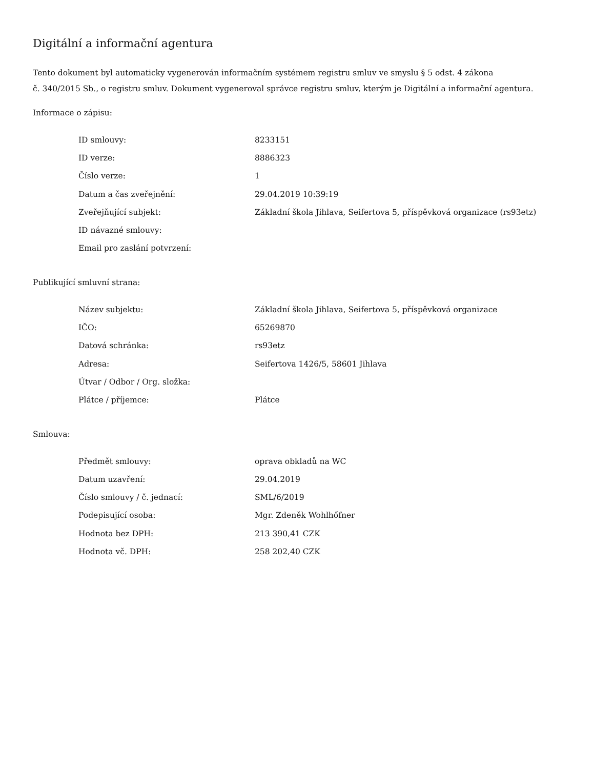Digitální a informační agentura
Tento dokument byl automaticky vygenerován informačním systémem registru smluv ve smyslu § 5 odst. 4 zákona
č. 340/2015 Sb., o registru smluv. Dokument vygeneroval správce registru smluv, kterým je Digitální a informační agentura.
Informace o zápisu:
| ID smlouvy: | 8233151 |
| ID verze: | 8886323 |
| Číslo verze: | 1 |
| Datum a čas zveřejnění: | 29.04.2019 10:39:19 |
| Zveřejňující subjekt: | Základní škola Jihlava, Seifertova 5, příspěvková organizace (rs93etz) |
| ID návazné smlouvy: | |
| Email pro zaslání potvrzení: | |
Publikující smluvní strana:
| Název subjektu: | Základní škola Jihlava, Seifertova 5, příspěvková organizace |
| IČO: | 65269870 |
| Datová schránka: | rs93etz |
| Adresa: | Seifertova 1426/5, 58601 Jihlava |
| Útvar / Odbor / Org. složka: | |
| Plátce / příjemce: | Plátce |
Smlouva:
| Předmět smlouvy: | oprava obkladů na WC |
| Datum uzavření: | 29.04.2019 |
| Číslo smlouvy / č. jednací: | SML/6/2019 |
| Podepisující osoba: | Mgr. Zdeněk Wohlhőfner |
| Hodnota bez DPH: | 213 390,41 CZK |
| Hodnota vč. DPH: | 258 202,40 CZK |